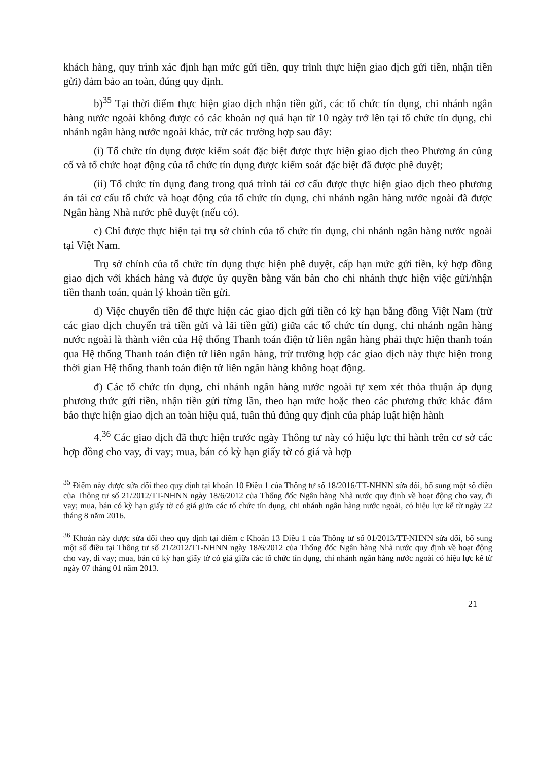khách hàng, quy trình xác định hạn mức gửi tiền, quy trình thực hiện giao dịch gửi tiền, nhận tiền gửi) đảm bảo an toàn, đúng quy định.
b)<sup>35</sup> Tại thời điểm thực hiện giao dịch nhận tiền gửi, các tổ chức tín dụng, chi nhánh ngân hàng nước ngoài không được có các khoản nợ quá hạn từ 10 ngày trở lên tại tổ chức tín dụng, chi nhánh ngân hàng nước ngoài khác, trừ các trường hợp sau đây:
(i) Tổ chức tín dụng được kiểm soát đặc biệt được thực hiện giao dịch theo Phương án củng cố và tổ chức hoạt động của tổ chức tín dụng được kiểm soát đặc biệt đã được phê duyệt;
(ii) Tổ chức tín dụng đang trong quá trình tái cơ cấu được thực hiện giao dịch theo phương án tái cơ cấu tổ chức và hoạt động của tổ chức tín dụng, chi nhánh ngân hàng nước ngoài đã được Ngân hàng Nhà nước phê duyệt (nếu có).
c) Chỉ được thực hiện tại trụ sở chính của tổ chức tín dụng, chi nhánh ngân hàng nước ngoài tại Việt Nam.
Trụ sở chính của tổ chức tín dụng thực hiện phê duyệt, cấp hạn mức gửi tiền, ký hợp đồng giao dịch với khách hàng và được ủy quyền bằng văn bản cho chi nhánh thực hiện việc gửi/nhận tiền thanh toán, quản lý khoản tiền gửi.
d) Việc chuyển tiền để thực hiện các giao dịch gửi tiền có kỳ hạn bằng đồng Việt Nam (trừ các giao dịch chuyển trả tiền gửi và lãi tiền gửi) giữa các tổ chức tín dụng, chi nhánh ngân hàng nước ngoài là thành viên của Hệ thống Thanh toán điện tử liên ngân hàng phải thực hiện thanh toán qua Hệ thống Thanh toán điện tử liên ngân hàng, trừ trường hợp các giao dịch này thực hiện trong thời gian Hệ thống thanh toán điện tử liên ngân hàng không hoạt động.
đ) Các tổ chức tín dụng, chi nhánh ngân hàng nước ngoài tự xem xét thỏa thuận áp dụng phương thức gửi tiền, nhận tiền gửi từng lần, theo hạn mức hoặc theo các phương thức khác đảm bảo thực hiện giao dịch an toàn hiệu quả, tuân thủ đúng quy định của pháp luật hiện hành
4.<sup>36</sup> Các giao dịch đã thực hiện trước ngày Thông tư này có hiệu lực thi hành trên cơ sở các hợp đồng cho vay, đi vay; mua, bán có kỳ hạn giấy tờ có giá và hợp
<sup>35</sup> Điểm này được sửa đổi theo quy định tại khoản 10 Điều 1 của Thông tư số 18/2016/TT-NHNN sửa đổi, bổ sung một số điều của Thông tư số 21/2012/TT-NHNN ngày 18/6/2012 của Thống đốc Ngân hàng Nhà nước quy định về hoạt động cho vay, đi vay; mua, bán có kỳ hạn giấy tờ có giá giữa các tổ chức tín dụng, chi nhánh ngân hàng nước ngoài, có hiệu lực kể từ ngày 22 tháng 8 năm 2016.
<sup>36</sup> Khoản này được sửa đổi theo quy định tại điểm c Khoản 13 Điều 1 của Thông tư số 01/2013/TT-NHNN sửa đổi, bổ sung một số điều tại Thông tư số 21/2012/TT-NHNN ngày 18/6/2012 của Thống đốc Ngân hàng Nhà nước quy định về hoạt động cho vay, đi vay; mua, bán có kỳ hạn giấy tờ có giá giữa các tổ chức tín dụng, chi nhánh ngân hàng nước ngoài có hiệu lực kể từ ngày 07 tháng 01 năm 2013.
21